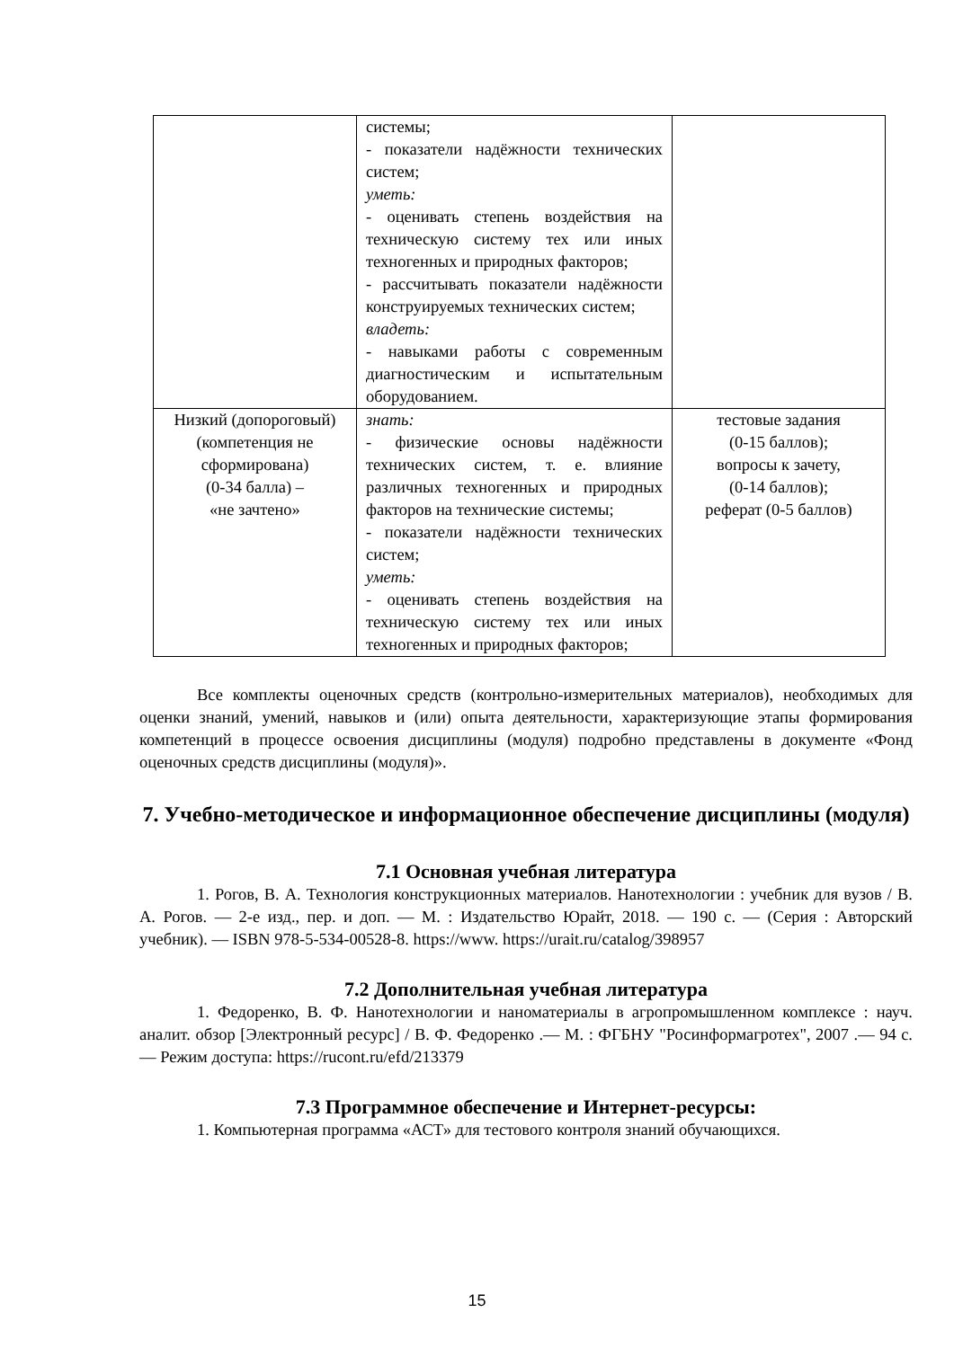| | системы; - показатели надёжности техниче­ских систем; уметь: - оценивать степень воздействия на техническую систему тех или иных техногенных и природных факто­ров; - рассчитывать показатели надёж­ности конструируемых техниче­ских систем; владеть: - навыками работы с современным диагностическим и испытательным оборудованием. | |
| Низкий (допорого­вый) (компетенция не сформирована) (0-34 балла) – «не зачтено» | знать: - физические основы надёжности технических систем, т. е. влияние различных техногенных и при­родных факторов на технические системы; - показатели надёжности техниче­ских систем; уметь: - оценивать степень воздействия на техническую систему тех или иных техногенных и природных факто­ров; | тестовые задания (0-15 баллов); вопросы к зачету, (0-14 баллов); реферат (0-5 баллов) |
Все комплекты оценочных средств (контрольно-измерительных материалов), необ­ходимых для оценки знаний, умений, навыков и (или) опыта деятельности, характеризующие этапы формирования компетенций в процессе освоения дисциплины (модуля) подробно представлены в документе «Фонд оценочных средств дисциплины (модуля)».
7. Учебно-методическое и информационное обеспечение дисциплины (модуля)
7.1 Основная учебная литература
1. Рогов, В. А. Технология конструкционных материалов. Нанотехнологии : учебник для вузов / В. А. Рогов. — 2-е изд., пер. и доп. — М. : Издательство Юрайт, 2018. — 190 с. — (Серия : Авторский учебник). — ISBN 978-5-534-00528-8. https://www. https://urait.ru/catalog/398957
7.2 Дополнительная учебная литература
1. Федоренко, В. Ф. Нанотехнологии и наноматериалы в агропромышленном ком­плексе : науч. аналит. обзор [Электронный ресурс] / В. Ф. Федоренко .— М. : ФГБНУ "Ро­синформагротех", 2007 .— 94 с. — Режим доступа: https://rucont.ru/efd/213379
7.3 Программное обеспечение и Интернет-ресурсы:
1. Компьютерная программа «АСТ» для тестового контроля знаний обучающихся.
15